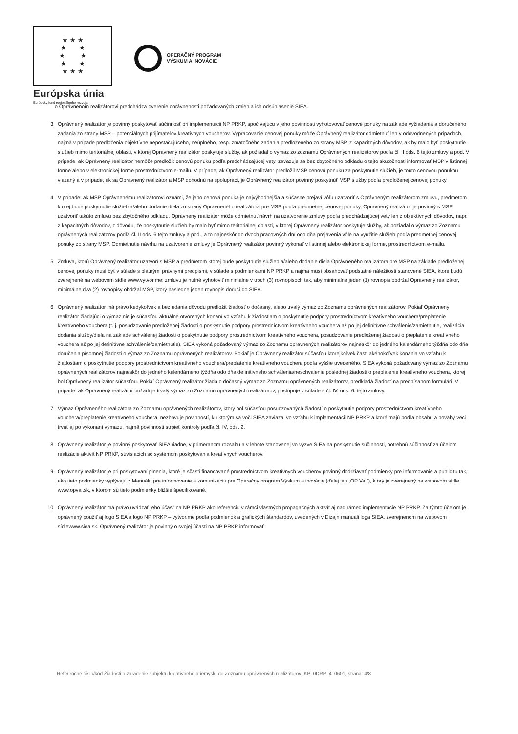★ ★ ★
★ ★
★ ★
★ ★
★ ★ ★
Európska únia
Európsky fond regionálneho rozvoja
OPERAČNÝ PROGRAM
VÝSKUM A INOVÁCIE
o Oprávnenom realizátorovi predchádza overenie oprávnenosti požadovaných zmien a ich odsúhlasenie SIEA.
3. Oprávnený realizátor je povinný poskytovať súčinnosť pri implementácii NP PRKP, spočívajúcu v jeho povinnosti vyhotovovať cenové ponuky na základe vyžiadania a doručeného zadania zo strany MSP – potenciálnych prijímateľov kreatívnych voucherov. Vypracovanie cenovej ponuky môže Oprávnený realizátor odmietnuť len v odôvodnených prípadoch, najmä v prípade predloženia objektívne nepostačujúceho, neúplného, resp. zmätočného zadania predloženého zo strany MSP, z kapacitných dôvodov, ak by malo byť poskytnutie služieb mimo teritoriálnej oblasti, v ktorej Oprávnený realizátor poskytuje služby, ak požiadal o výmaz zo zoznamu Oprávnených realizátorov podľa čl. II ods. 6 tejto zmluvy a pod. V prípade, ak Oprávnený realizátor nemôže predložiť cenovú ponuku podľa predchádzajúcej vety, zaväzuje sa bez zbytočného odkladu o tejto skutočnosti informovať MSP v listinnej forme alebo v elektronickej forme prostredníctvom e-mailu. V prípade, ak Oprávnený realizátor predložil MSP cenovú ponuku za poskytnutie služieb, je touto cenovou ponukou viazaný a v prípade, ak sa Oprávnený realizátor a MSP dohodnú na spolupráci, je Oprávnený realizátor povinný poskytnúť MSP služby podľa predloženej cenovej ponuky.
4. V prípade, ak MSP Oprávnenému realizátorovi oznámi, že jeho cenová ponuka je najvýhodnejšia a súčasne prejaví vôľu uzatvoriť s Oprávneným realizátorom zmluvu, predmetom ktorej bude poskytnutie služieb a/alebo dodanie diela zo strany Oprávneného realizátora pre MSP podľa predmetnej cenovej ponuky, Oprávnený realizátor je povinný s MSP uzatvoriť takúto zmluvu bez zbytočného odkladu. Oprávnený realizátor môže odmietnuť návrh na uzatvorenie zmluvy podľa predchádzajúcej vety len z objektívnych dôvodov, napr. z kapacitných dôvodov, z dôvodu, že poskytnutie služieb by malo byť mimo teritoriálnej oblasti, v ktorej Oprávnený realizátor poskytuje služby, ak požiadal o výmaz zo Zoznamu oprávnených realizátorov podľa čl. II ods. 6 tejto zmluvy a pod., a to najneskôr do dvoch pracovných dní odo dňa prejavenia vôle na využitie služieb podľa predmetnej cenovej ponuky zo strany MSP. Odmietnutie návrhu na uzatvorenie zmluvy je Oprávnený realizátor povinný vykonať v listinnej alebo elektronickej forme, prostredníctvom e-mailu.
5. Zmluva, ktorú Oprávnený realizátor uzatvorí s MSP a predmetom ktorej bude poskytnutie služieb a/alebo dodanie diela Oprávneného realizátora pre MSP na základe predloženej cenovej ponuky musí byť v súlade s platnými právnymi predpismi, v súlade s podmienkami NP PRKP a najmä musí obsahovať podstatné náležitosti stanovené SIEA, ktoré budú zverejnené na webovom sídle www.vytvor.me; zmluvu je nutné vyhotoviť minimálne v troch (3) rovnopisoch tak, aby minimálne jeden (1) rovnopis obdržal Oprávnený realizátor, minimálne dva (2) rovnopisy obdržal MSP, ktorý následne jeden rovnopis doručí do SIEA.
6. Oprávnený realizátor má právo kedykoľvek a bez udania dôvodu predložiť žiadosť o dočasný, alebo trvalý výmaz zo Zoznamu oprávnených realizátorov. Pokiaľ Oprávnený realizátor žiadajúci o výmaz nie je súčasťou aktuálne otvorených konaní vo vzťahu k žiadostiam o poskytnutie podpory prostredníctvom kreatívneho vouchera/preplatenie kreatívneho vouchera (t. j. posudzovanie predloženej žiadosti o poskytnutie podpory prostredníctvom kreatívneho vouchera až po jej definitívne schválenie/zamietnutie, realizácia dodania služby/diela na základe schválenej žiadosti o poskytnutie podpory prostredníctvom kreatívneho vouchera, posudzovanie predloženej žiadosti o preplatenie kreatívneho vouchera až po jej definitívne schválenie/zamietnutie), SIEA vykoná požadovaný výmaz zo Zoznamu oprávnených realizátorov najneskôr do jedného kalendárneho týždňa odo dňa doručenia písomnej žiadosti o výmaz zo Zoznamu oprávnených realizátorov. Pokiaľ je Oprávnený realizátor súčasťou ktorejkoľvek časti akéhokoľvek konania vo vzťahu k žiadostiam o poskytnutie podpory prostredníctvom kreatívneho vouchera/preplatenie kreatívneho vouchera podľa vyššie uvedeného, SIEA vykoná požadovaný výmaz zo Zoznamu oprávnených realizátorov najneskôr do jedného kalendárneho týždňa odo dňa definitívneho schválenia/neschválenia poslednej žiadosti o preplatenie kreatívneho vouchera, ktorej bol Oprávnený realizátor súčasťou. Pokiaľ Oprávnený realizátor žiada o dočasný výmaz zo Zoznamu oprávnených realizátorov, predkladá žiadosť na predpísanom formulári. V prípade, ak Oprávnený realizátor požaduje trvalý výmaz zo Zoznamu oprávnených realizátorov, postupuje v súlade s čl. IV, ods. 6. tejto zmluvy.
7. Výmaz Oprávneného realizátora zo Zoznamu oprávnených realizátorov, ktorý bol súčasťou posudzovaných žiadostí o poskytnutie podpory prostredníctvom kreatívneho vouchera/preplatenie kreatívneho vouchera, nezbavuje povinností, ku ktorým sa voči SIEA zaviazal vo vzťahu k implementácii NP PRKP a ktoré majú podľa obsahu a povahy veci trvať aj po vykonaní výmazu, najmä povinnosti strpieť kontroly podľa čl. IV, ods. 2.
8. Oprávnený realizátor je povinný poskytovať SIEA riadne, v primeranom rozsahu a v lehote stanovenej vo výzve SIEA na poskytnutie súčinnosti, potrebnú súčinnosť za účelom realizácie aktivít NP PRKP, súvisiacich so systémom poskytovania kreatívnych voucherov.
9. Oprávnený realizátor je pri poskytovaní plnenia, ktoré je sčasti financované prostredníctvom kreatívnych voucherov povinný dodržiavať podmienky pre informovanie a publicitu tak, ako tieto podmienky vyplývajú z Manuálu pre informovanie a komunikáciu pre Operačný program Výskum a inovácie (ďalej len „OP VaI“), ktorý je zverejnený na webovom sídle www.opvai.sk, v ktorom sú tieto podmienky bližšie špecifikované.
10. Oprávnený realizátor má právo uvádzať jeho účasť na NP PRKP ako referenciu v rámci vlastných propagačných aktivít aj nad rámec implementácie NP PRKP. Za týmto účelom je oprávnený použiť aj logo SIEA a logo NP PRKP – vytvor.me podľa podmienok a grafických štandardov, uvedených v Dizajn manuáli loga SIEA, zverejnenom na webovom sídlewww.siea.sk. Oprávnený realizátor je povinný o svojej účasti na NP PRKP informovať
Referenčné číslo/kód Žiadosti o zaradenie subjektu kreatívneho priemyslu do Zoznamu oprávnených realizátorov: KP_0DRP_4_0601, strana: 4/8